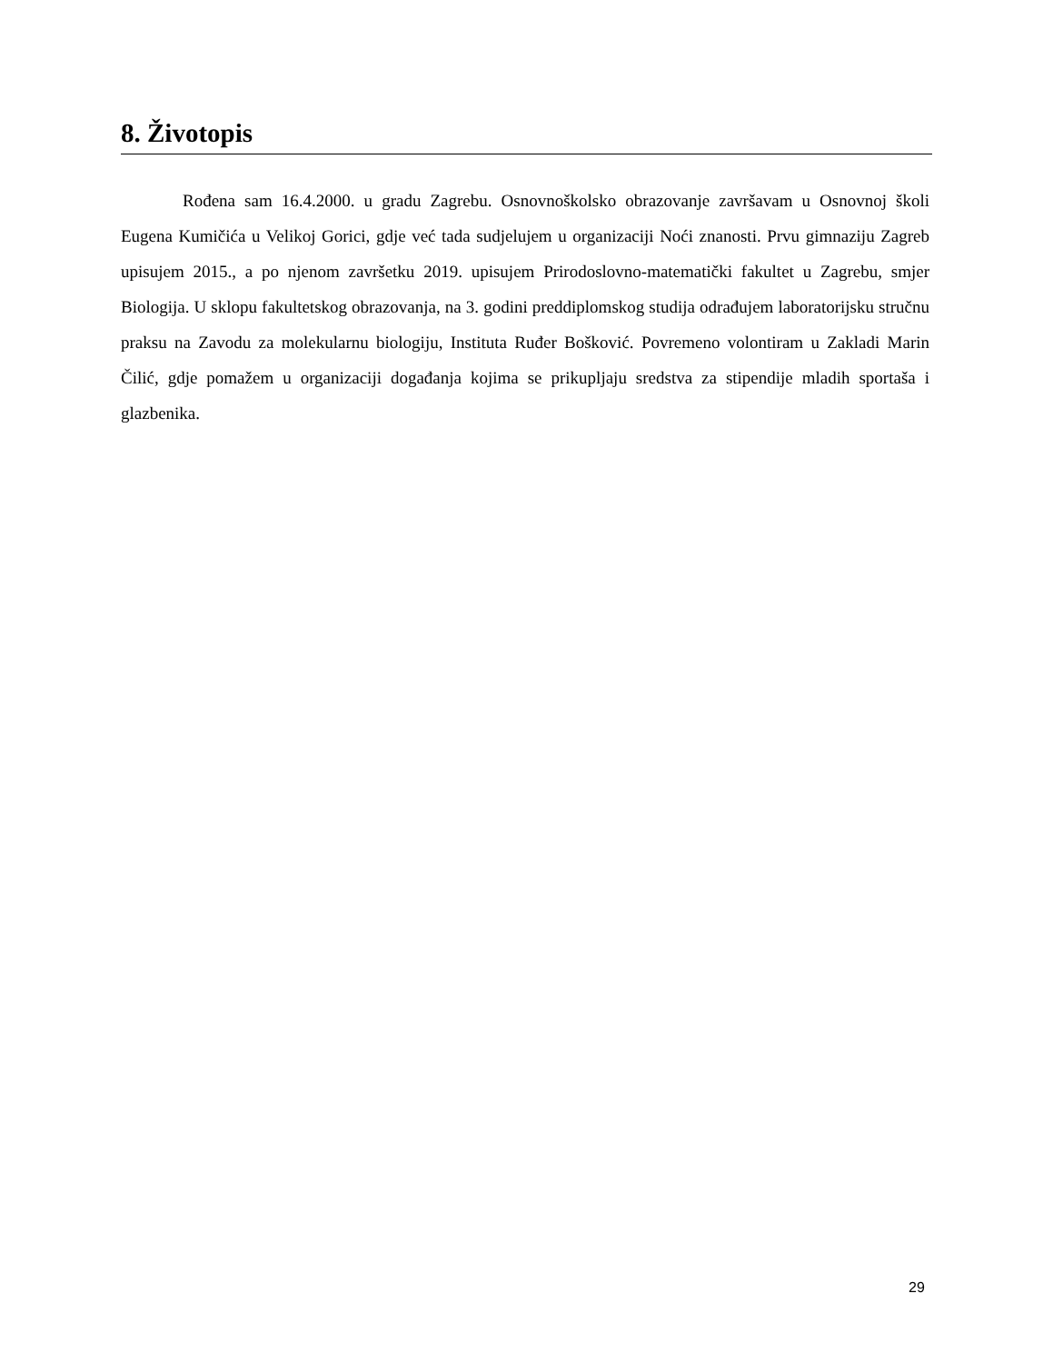8. Životopis
Rođena sam 16.4.2000. u gradu Zagrebu. Osnovnoškolsko obrazovanje završavam u Osnovnoj školi Eugena Kumičića u Velikoj Gorici, gdje već tada sudjelujem u organizaciji Noći znanosti. Prvu gimnaziju Zagreb upisujem 2015., a po njenom završetku 2019. upisujem Prirodoslovno-matematički fakultet u Zagrebu, smjer Biologija. U sklopu fakultetskog obrazovanja, na 3. godini preddiplomskog studija odrađujem laboratorijsku stručnu praksu na Zavodu za molekularnu biologiju, Instituta Ruđer Bošković. Povremeno volontiram u Zakladi Marin Čilić, gdje pomažem u organizaciji događanja kojima se prikupljaju sredstva za stipendije mladih sportaša i glazbenika.
29